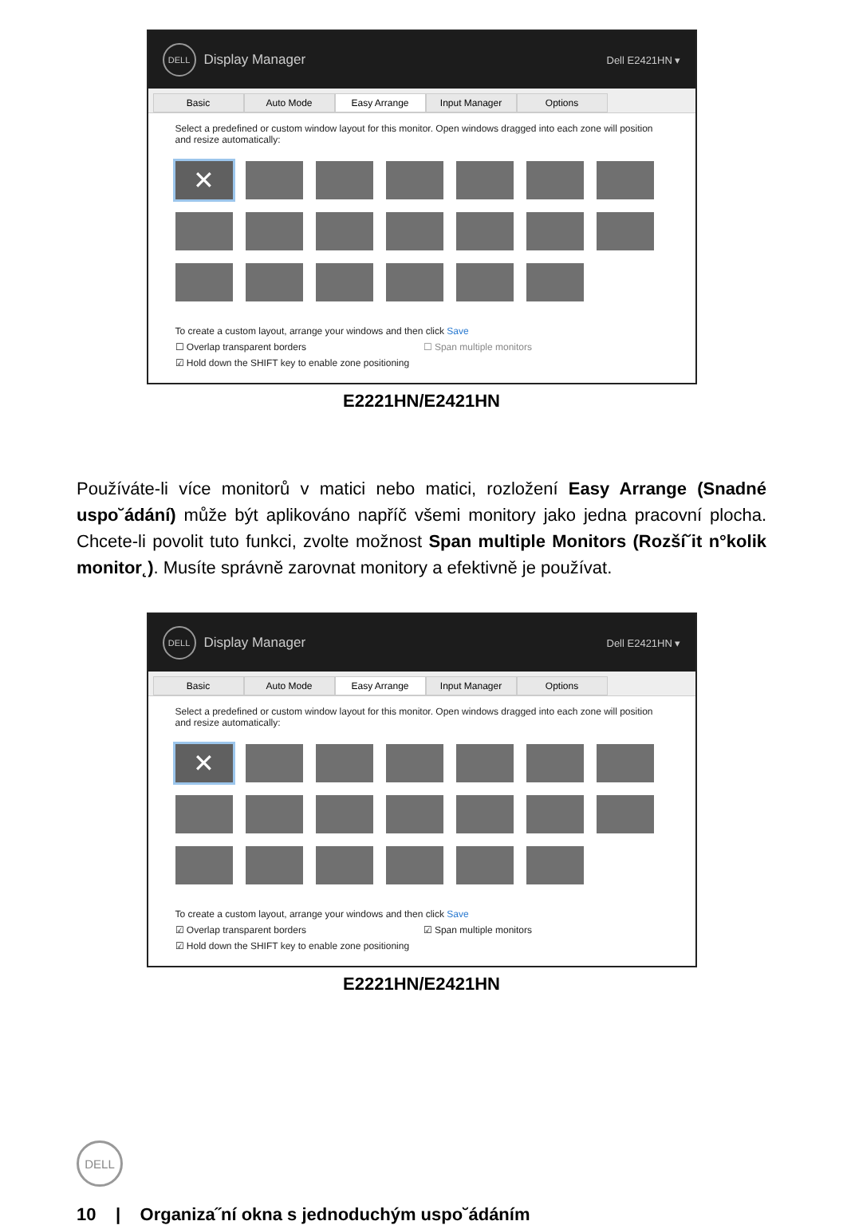DELL
Display Manager Dell E2421HN ▾
Basic Auto Mode Easy Arrange Input Manager Options
Select a predefined or custom window layout for this monitor. Open windows dragged into each zone will position and resize automatically:
✕
To create a custom layout, arrange your windows and then click Save
☐ Overlap transparent borders ☐ Span multiple monitors
☑ Hold down the SHIFT key to enable zone positioning
E2221HN/E2421HN
Používáte-li více monitorů v matici nebo matici, rozložení Easy Arrange (Snadné uspo˘ádání) může být aplikováno napříč všemi monitory jako jedna pracovní plocha. Chcete-li povolit tuto funkci, zvolte možnost Span multiple Monitors (Rozší˘it n°kolik monitor˛). Musíte správně zarovnat monitory a efektivně je používat.
DELL
Display Manager Dell E2421HN ▾
Basic Auto Mode Easy Arrange Input Manager Options
Select a predefined or custom window layout for this monitor. Open windows dragged into each zone will position and resize automatically:
✕
To create a custom layout, arrange your windows and then click Save
☑ Overlap transparent borders ☑ Span multiple monitors
☑ Hold down the SHIFT key to enable zone positioning
E2221HN/E2421HN
DELL
10 | Organiza˝ní okna s jednoduchým uspo˘ádáním